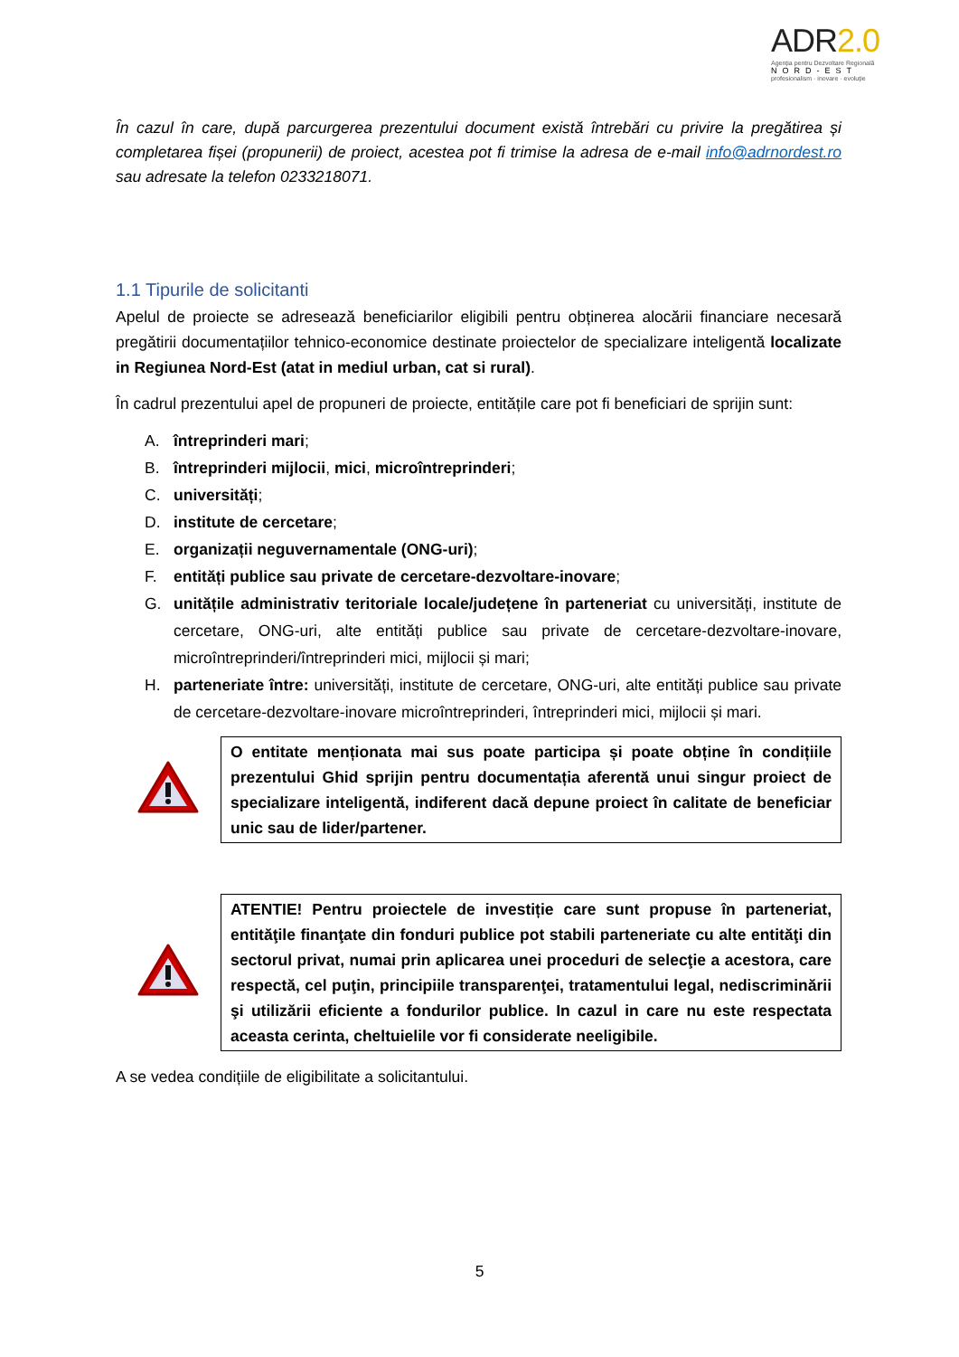ADR2.0
Agenția pentru Dezvoltare Regională
NORD-EST
profesionalism · inovare · evoluție
În cazul în care, după parcurgerea prezentului document există întrebări cu privire la pregătirea și completarea fișei (propunerii) de proiect, acestea pot fi trimise la adresa de e-mail info@adrnordest.ro sau adresate la telefon 0233218071.
1.1 Tipurile de solicitanti
Apelul de proiecte se adresează beneficiarilor eligibili pentru obținerea alocării financiare necesară pregătirii documentațiilor tehnico-economice destinate proiectelor de specializare inteligentă localizate in Regiunea Nord-Est (atat in mediul urban, cat si rural).
În cadrul prezentului apel de propuneri de proiecte, entitățile care pot fi beneficiari de sprijin sunt:
A. întreprinderi mari;
B. întreprinderi mijlocii, mici, microîntreprinderi;
C. universități;
D. institute de cercetare;
E. organizații neguvernamentale (ONG-uri);
F. entități publice sau private de cercetare-dezvoltare-inovare;
G. unitățile administrativ teritoriale locale/județene în parteneriat cu universități, institute de cercetare, ONG-uri, alte entități publice sau private de cercetare-dezvoltare-inovare, microîntreprinderi/întreprinderi mici, mijlocii și mari;
H. parteneriate între: universități, institute de cercetare, ONG-uri, alte entități publice sau private de cercetare-dezvoltare-inovare microîntreprinderi, întreprinderi mici, mijlocii și mari.
O entitate menționata mai sus poate participa și poate obține în condițiile prezentului Ghid sprijin pentru documentația aferentă unui singur proiect de specializare inteligentă, indiferent dacă depune proiect în calitate de beneficiar unic sau de lider/partener.
ATENTIE! Pentru proiectele de investiție care sunt propuse în parteneriat, entităţile finanţate din fonduri publice pot stabili parteneriate cu alte entităţi din sectorul privat, numai prin aplicarea unei proceduri de selecţie a acestora, care respectă, cel puţin, principiile transparenţei, tratamentului legal, nediscriminării şi utilizării eficiente a fondurilor publice. In cazul in care nu este respectata aceasta cerinta, cheltuielile vor fi considerate neeligibile.
A se vedea condițiile de eligibilitate a solicitantului.
5